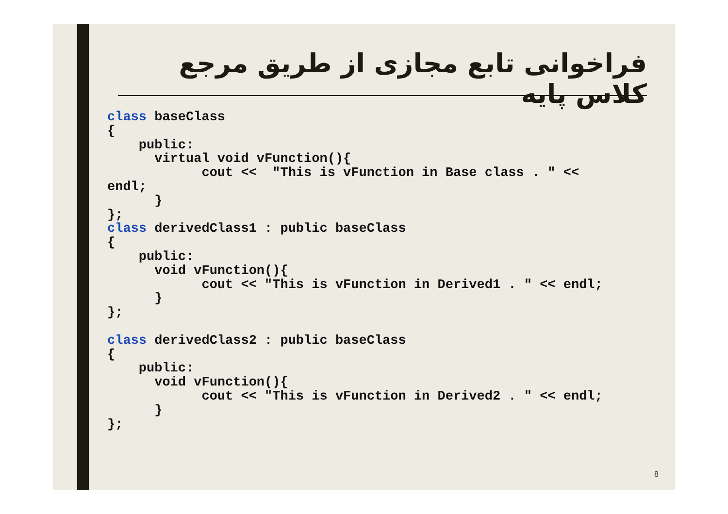فراخوانی تابع مجازی از طریق مرجع کلاس پایه
class baseClass
{
    public:
      virtual void vFunction(){
            cout <<  "This is vFunction in Base class . " <<
endl;
      }
};
class derivedClass1 : public baseClass
{
    public:
      void vFunction(){
            cout << "This is vFunction in Derived1 . " << endl;
      }
};

class derivedClass2 : public baseClass
{
    public:
      void vFunction(){
            cout << "This is vFunction in Derived2 . " << endl;
      }
};
8